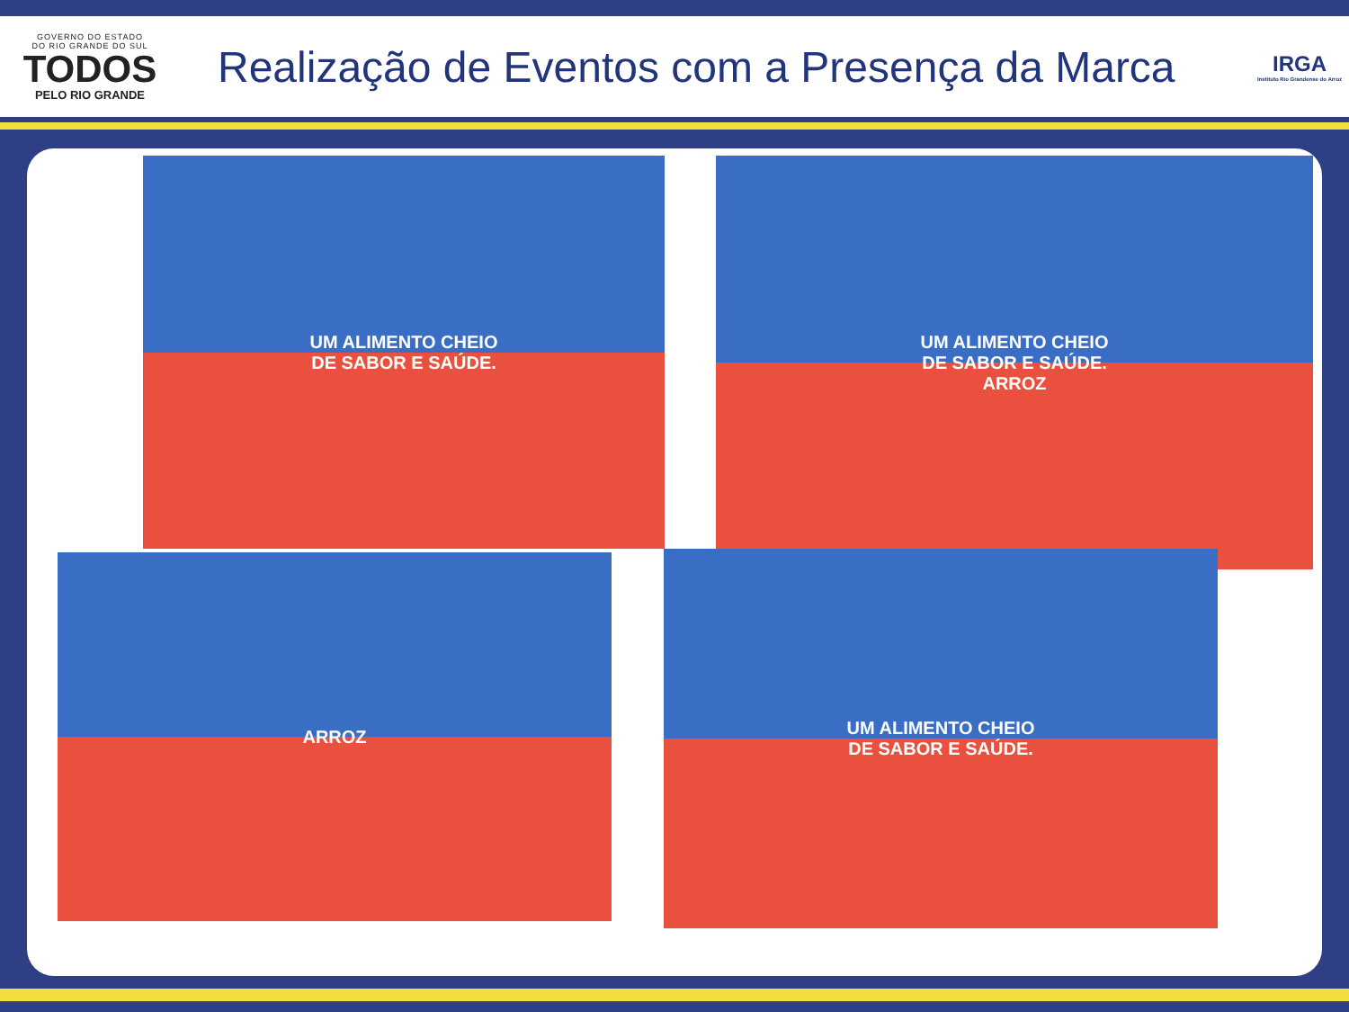GOVERNO DO ESTADO
DO RIO GRANDE DO SUL
TODOS
PELO RIO GRANDE
Realização de Eventos com a Presença da Marca
IRGA
Instituto Rio Grandense do Arroz
UM ALIMENTO CHEIO
DE SABOR E SAÚDE.
UM ALIMENTO CHEIO
DE SABOR E SAÚDE.
ARROZ
ARROZ
UM ALIMENTO CHEIO
DE SABOR E SAÚDE.